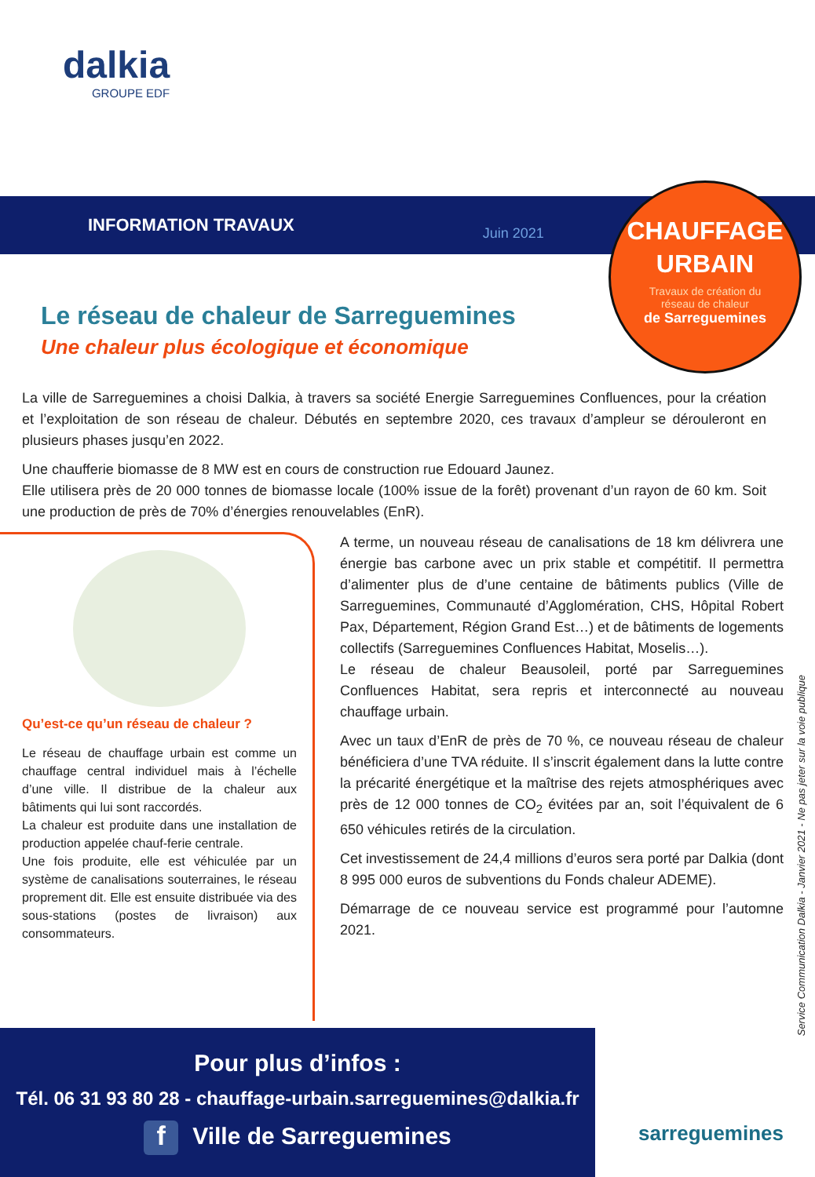dalkia
GROUPE EDF
INFORMATION TRAVAUX Juin 2021
CHAUFFAGE
URBAIN
Travaux de création du
réseau de chaleur
de Sarreguemines
Le réseau de chaleur de Sarreguemines
Une chaleur plus écologique et économique
La ville de Sarreguemines a choisi Dalkia, à travers sa société Energie Sarreguemines Confluences, pour la création et l’exploitation de son réseau de chaleur. Débutés en septembre 2020, ces travaux d’ampleur se dérouleront en plusieurs phases jusqu’en 2022.
Une chaufferie biomasse de 8 MW est en cours de construction rue Edouard Jaunez.
Elle utilisera près de 20 000 tonnes de biomasse locale (100% issue de la forêt) provenant d’un rayon de 60 km. Soit une production de près de 70% d’énergies renouvelables (EnR).
Qu’est-ce qu’un réseau de chaleur ?
Le réseau de chauffage urbain est comme un chauffage central individuel mais à l’échelle d’une ville. Il distribue de la chaleur aux bâtiments qui lui sont raccordés.
La chaleur est produite dans une installation de production appelée chauf-ferie centrale.
Une fois produite, elle est véhiculée par un système de canalisations souterraines, le réseau proprement dit. Elle est ensuite distribuée via des sous-stations (postes de livraison) aux consommateurs.
A terme, un nouveau réseau de canalisations de 18 km délivrera une énergie bas carbone avec un prix stable et compétitif. Il permettra d’alimenter plus de d’une centaine de bâtiments publics (Ville de Sarreguemines, Communauté d’Agglomération, CHS, Hôpital Robert Pax, Département, Région Grand Est…) et de bâtiments de logements collectifs (Sarreguemines Confluences Habitat, Moselis…).
Le réseau de chaleur Beausoleil, porté par Sarreguemines Confluences Habitat, sera repris et interconnecté au nouveau chauffage urbain.
Avec un taux d’EnR de près de 70 %, ce nouveau réseau de chaleur bénéficiera d’une TVA réduite. Il s’inscrit également dans la lutte contre la précarité énergétique et la maîtrise des rejets atmosphériques avec près de 12 000 tonnes de CO<sub>2</sub> évitées par an, soit l’équivalent de 6 650 véhicules retirés de la circulation.
Cet investissement de 24,4 millions d’euros sera porté par Dalkia (dont 8 995 000 euros de subventions du Fonds chaleur ADEME).
Démarrage de ce nouveau service est programmé pour l’automne 2021.
Service Communication Dalkia - Janvier 2021 - Ne pas jeter sur la voie publique
Pour plus d’infos :
Tél. 06 31 93 80 28 - chauffage-urbain.sarreguemines@dalkia.fr
f Ville de Sarreguemines
sarreguemines